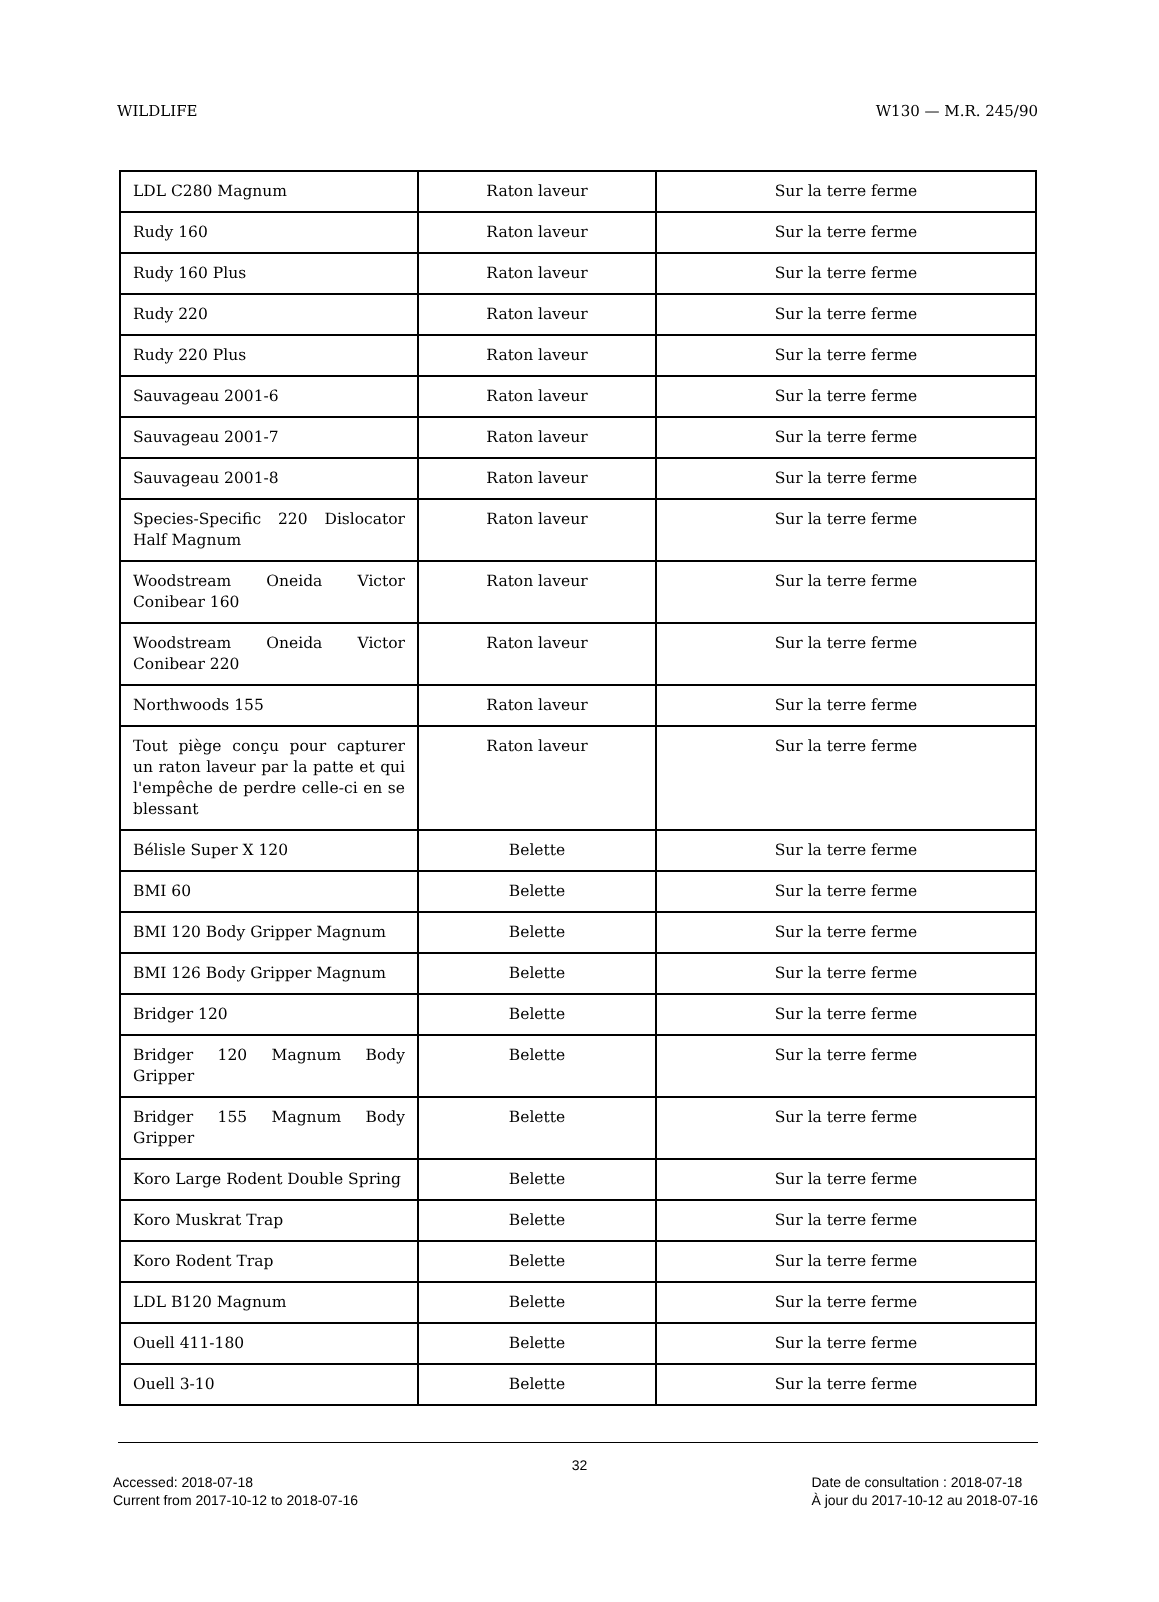WILDLIFE W130 — M.R. 245/90
| LDL C280 Magnum | Raton laveur | Sur la terre ferme |
| Rudy 160 | Raton laveur | Sur la terre ferme |
| Rudy 160 Plus | Raton laveur | Sur la terre ferme |
| Rudy 220 | Raton laveur | Sur la terre ferme |
| Rudy 220 Plus | Raton laveur | Sur la terre ferme |
| Sauvageau 2001-6 | Raton laveur | Sur la terre ferme |
| Sauvageau 2001-7 | Raton laveur | Sur la terre ferme |
| Sauvageau 2001-8 | Raton laveur | Sur la terre ferme |
| Species-Specific 220 Dislocator Half Magnum | Raton laveur | Sur la terre ferme |
| Woodstream Oneida Victor Conibear 160 | Raton laveur | Sur la terre ferme |
| Woodstream Oneida Victor Conibear 220 | Raton laveur | Sur la terre ferme |
| Northwoods 155 | Raton laveur | Sur la terre ferme |
| Tout piège conçu pour capturer un raton laveur par la patte et qui l'empêche de perdre celle-ci en se blessant | Raton laveur | Sur la terre ferme |
| Bélisle Super X 120 | Belette | Sur la terre ferme |
| BMI 60 | Belette | Sur la terre ferme |
| BMI 120 Body Gripper Magnum | Belette | Sur la terre ferme |
| BMI 126 Body Gripper Magnum | Belette | Sur la terre ferme |
| Bridger 120 | Belette | Sur la terre ferme |
| Bridger 120 Magnum Body Gripper | Belette | Sur la terre ferme |
| Bridger 155 Magnum Body Gripper | Belette | Sur la terre ferme |
| Koro Large Rodent Double Spring | Belette | Sur la terre ferme |
| Koro Muskrat Trap | Belette | Sur la terre ferme |
| Koro Rodent Trap | Belette | Sur la terre ferme |
| LDL B120 Magnum | Belette | Sur la terre ferme |
| Ouell 411-180 | Belette | Sur la terre ferme |
| Ouell 3-10 | Belette | Sur la terre ferme |
32
Accessed: 2018-07-18
Current from 2017-10-12 to 2018-07-16
Date de consultation : 2018-07-18
À jour du 2017-10-12 au 2018-07-16